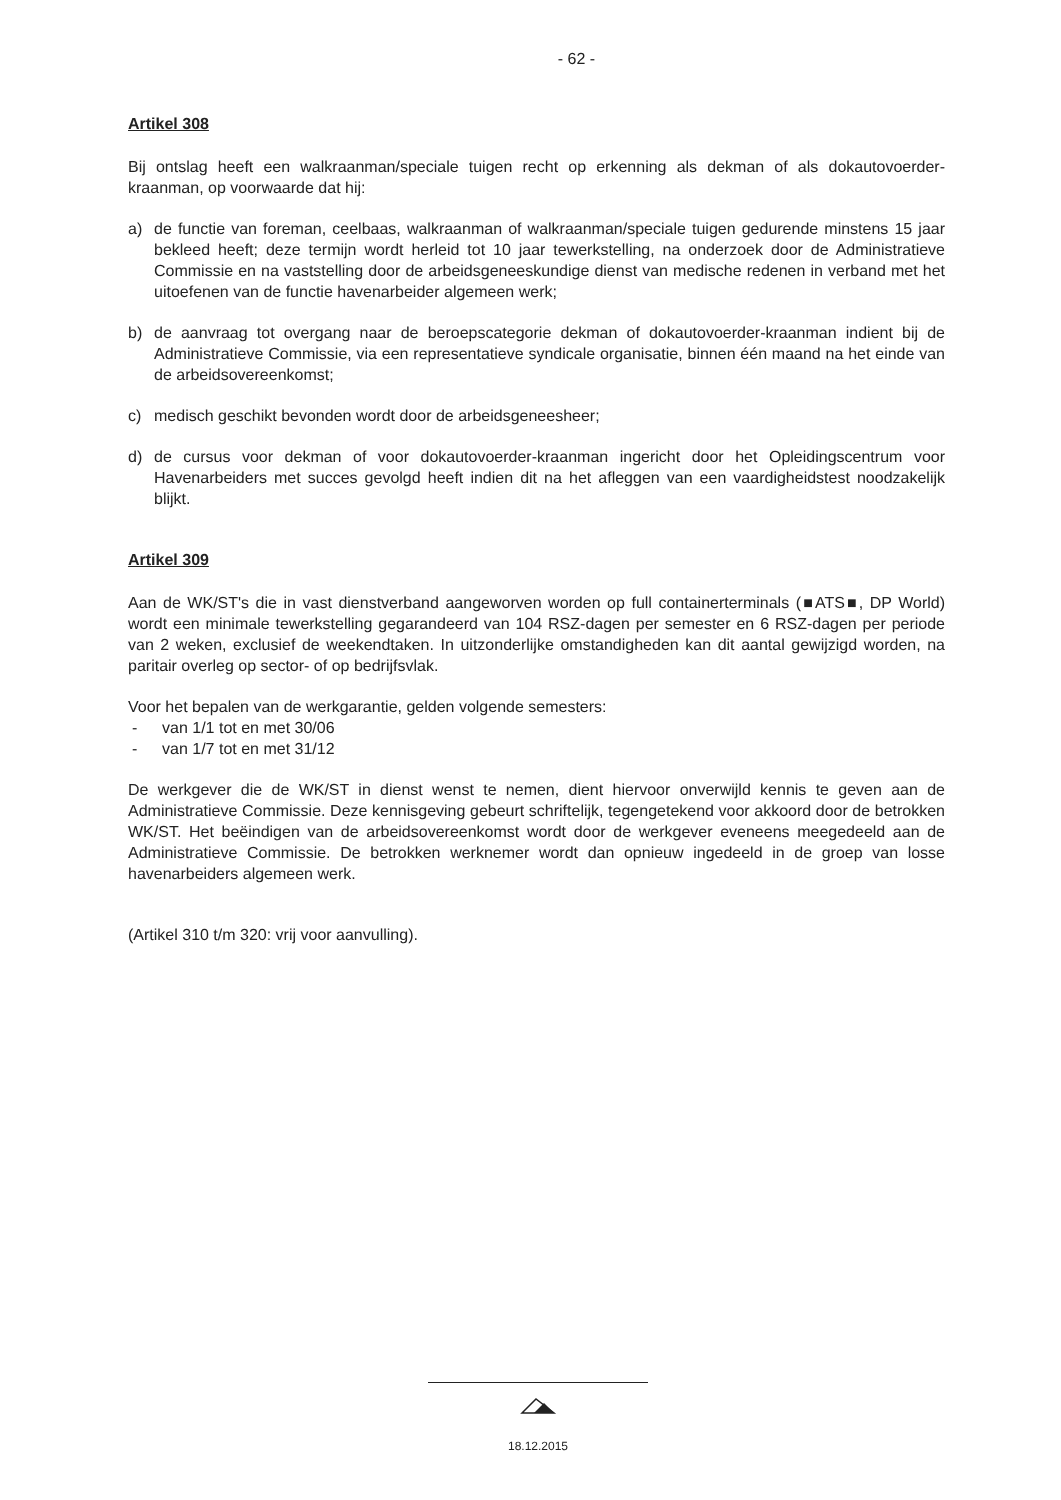- 62 -
Artikel 308
Bij ontslag heeft een walkraanman/speciale tuigen recht op erkenning als dekman of als dokautovoerder-kraanman, op voorwaarde dat hij:
a) de functie van foreman, ceelbaas, walkraanman of walkraanman/speciale tuigen gedurende minstens 15 jaar bekleed heeft; deze termijn wordt herleid tot 10 jaar tewerkstelling, na onderzoek door de Administratieve Commissie en na vaststelling door de arbeidsgeneeskundige dienst van medische redenen in verband met het uitoefenen van de functie havenarbeider algemeen werk;
b) de aanvraag tot overgang naar de beroepscategorie dekman of dokautovoerder-kraanman indient bij de Administratieve Commissie, via een representatieve syndicale organisatie, binnen één maand na het einde van de arbeidsovereenkomst;
c) medisch geschikt bevonden wordt door de arbeidsgeneesheer;
d) de cursus voor dekman of voor dokautovoerder-kraanman ingericht door het Opleidingscentrum voor Havenarbeiders met succes gevolgd heeft indien dit na het afleggen van een vaardigheidstest noodzakelijk blijkt.
Artikel 309
Aan de WK/ST's die in vast dienstverband aangeworven worden op full containerterminals (■ATS■, DP World) wordt een minimale tewerkstelling gegarandeerd van 104 RSZ-dagen per semester en 6 RSZ-dagen per periode van 2 weken, exclusief de weekendtaken. In uitzonderlijke omstandigheden kan dit aantal gewijzigd worden, na paritair overleg op sector- of op bedrijfsvlak.
Voor het bepalen van de werkgarantie, gelden volgende semesters:
- van 1/1 tot en met 30/06
- van 1/7 tot en met 31/12
De werkgever die de WK/ST in dienst wenst te nemen, dient hiervoor onverwijld kennis te geven aan de Administratieve Commissie. Deze kennisgeving gebeurt schriftelijk, tegengetekend voor akkoord door de betrokken WK/ST. Het beëindigen van de arbeidsovereenkomst wordt door de werkgever eveneens meegedeeld aan de Administratieve Commissie. De betrokken werknemer wordt dan opnieuw ingedeeld in de groep van losse havenarbeiders algemeen werk.
(Artikel 310 t/m 320: vrij voor aanvulling).
18.12.2015